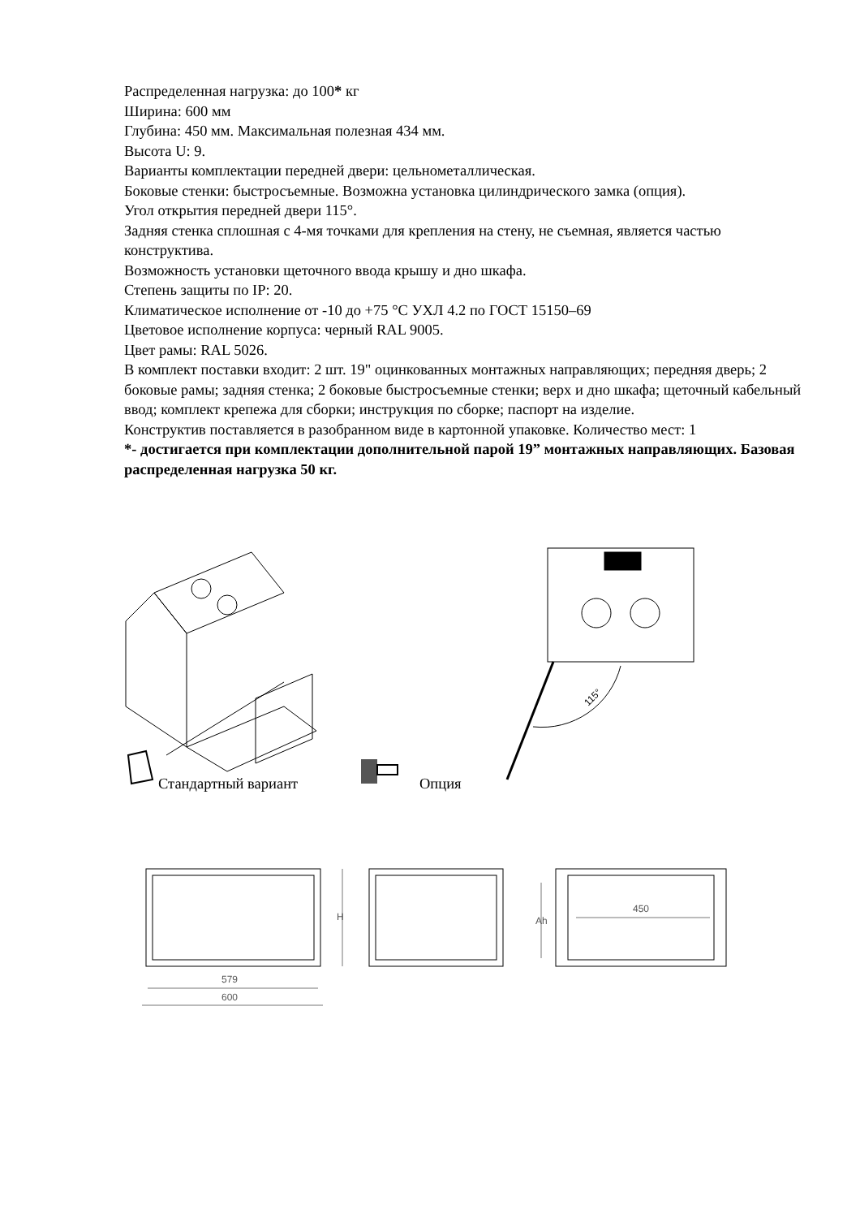Распределенная нагрузка: до 100* кг
Ширина: 600 мм
Глубина: 450 мм. Максимальная полезная 434 мм.
Высота U: 9.
Варианты комплектации передней двери: цельнометаллическая.
Боковые стенки: быстросъемные. Возможна установка цилиндрического замка (опция).
Угол открытия передней двери 115°.
Задняя стенка сплошная с 4-мя точками для крепления на стену, не съемная, является частью конструктива.
Возможность установки щеточного ввода крышу и дно шкафа.
Степень защиты по IP: 20.
Климатическое исполнение от -10 до +75 °С УХЛ 4.2 по ГОСТ 15150–69
Цветовое исполнение корпуса: черный RAL 9005.
Цвет рамы: RAL 5026.
В комплект поставки входит: 2 шт. 19" оцинкованных монтажных направляющих; передняя дверь; 2 боковые рамы; задняя стенка; 2 боковые быстросъемные стенки; верх и дно шкафа; щеточный кабельный ввод; комплект крепежа для сборки; инструкция по сборке; паспорт на изделие.
Конструктив поставляется в разобранном виде в картонной упаковке. Количество мест: 1
*- достигается при комплектации дополнительной парой 19” монтажных направляющих. Базовая распределенная нагрузка 50 кг.
Стандартный вариант Опция
115°
579
600
H
Ah
450